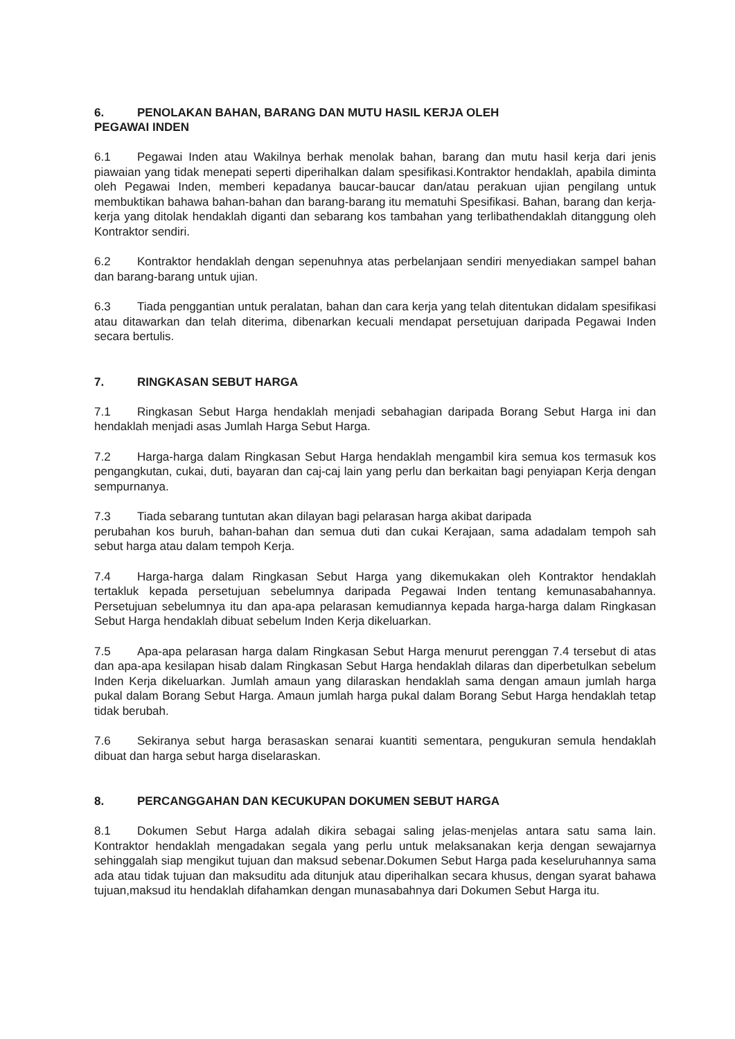6. PENOLAKAN BAHAN, BARANG DAN MUTU HASIL KERJA OLEH
PEGAWAI INDEN
6.1 Pegawai Inden atau Wakilnya berhak menolak bahan, barang dan mutu hasil kerja dari jenis piawaian yang tidak menepati seperti diperihalkan dalam spesifikasi.Kontraktor hendaklah, apabila diminta oleh Pegawai Inden, memberi kepadanya baucar-baucar dan/atau perakuan ujian pengilang untuk membuktikan bahawa bahan-bahan dan barang-barang itu mematuhi Spesifikasi. Bahan, barang dan kerja-kerja yang ditolak hendaklah diganti dan sebarang kos tambahan yang terlibathendaklah ditanggung oleh Kontraktor sendiri.
6.2 Kontraktor hendaklah dengan sepenuhnya atas perbelanjaan sendiri menyediakan sampel bahan dan barang-barang untuk ujian.
6.3 Tiada penggantian untuk peralatan, bahan dan cara kerja yang telah ditentukan didalam spesifikasi atau ditawarkan dan telah diterima, dibenarkan kecuali mendapat persetujuan daripada Pegawai Inden secara bertulis.
7. RINGKASAN SEBUT HARGA
7.1 Ringkasan Sebut Harga hendaklah menjadi sebahagian daripada Borang Sebut Harga ini dan hendaklah menjadi asas Jumlah Harga Sebut Harga.
7.2 Harga-harga dalam Ringkasan Sebut Harga hendaklah mengambil kira semua kos termasuk kos pengangkutan, cukai, duti, bayaran dan caj-caj lain yang perlu dan berkaitan bagi penyiapan Kerja dengan sempurnanya.
7.3 Tiada sebarang tuntutan akan dilayan bagi pelarasan harga akibat daripada
perubahan kos buruh, bahan-bahan dan semua duti dan cukai Kerajaan, sama adadalam tempoh sah sebut harga atau dalam tempoh Kerja.
7.4 Harga-harga dalam Ringkasan Sebut Harga yang dikemukakan oleh Kontraktor hendaklah tertakluk kepada persetujuan sebelumnya daripada Pegawai Inden tentang kemunasabahannya. Persetujuan sebelumnya itu dan apa-apa pelarasan kemudiannya kepada harga-harga dalam Ringkasan Sebut Harga hendaklah dibuat sebelum Inden Kerja dikeluarkan.
7.5 Apa-apa pelarasan harga dalam Ringkasan Sebut Harga menurut perenggan 7.4 tersebut di atas dan apa-apa kesilapan hisab dalam Ringkasan Sebut Harga hendaklah dilaras dan diperbetulkan sebelum Inden Kerja dikeluarkan. Jumlah amaun yang dilaraskan hendaklah sama dengan amaun jumlah harga pukal dalam Borang Sebut Harga. Amaun jumlah harga pukal dalam Borang Sebut Harga hendaklah tetap tidak berubah.
7.6 Sekiranya sebut harga berasaskan senarai kuantiti sementara, pengukuran semula hendaklah dibuat dan harga sebut harga diselaraskan.
8. PERCANGGAHAN DAN KECUKUPAN DOKUMEN SEBUT HARGA
8.1 Dokumen Sebut Harga adalah dikira sebagai saling jelas-menjelas antara satu sama lain. Kontraktor hendaklah mengadakan segala yang perlu untuk melaksanakan kerja dengan sewajarnya sehinggalah siap mengikut tujuan dan maksud sebenar.Dokumen Sebut Harga pada keseluruhannya sama ada atau tidak tujuan dan maksuditu ada ditunjuk atau diperihalkan secara khusus, dengan syarat bahawa tujuan,maksud itu hendaklah difahamkan dengan munasabahnya dari Dokumen Sebut Harga itu.